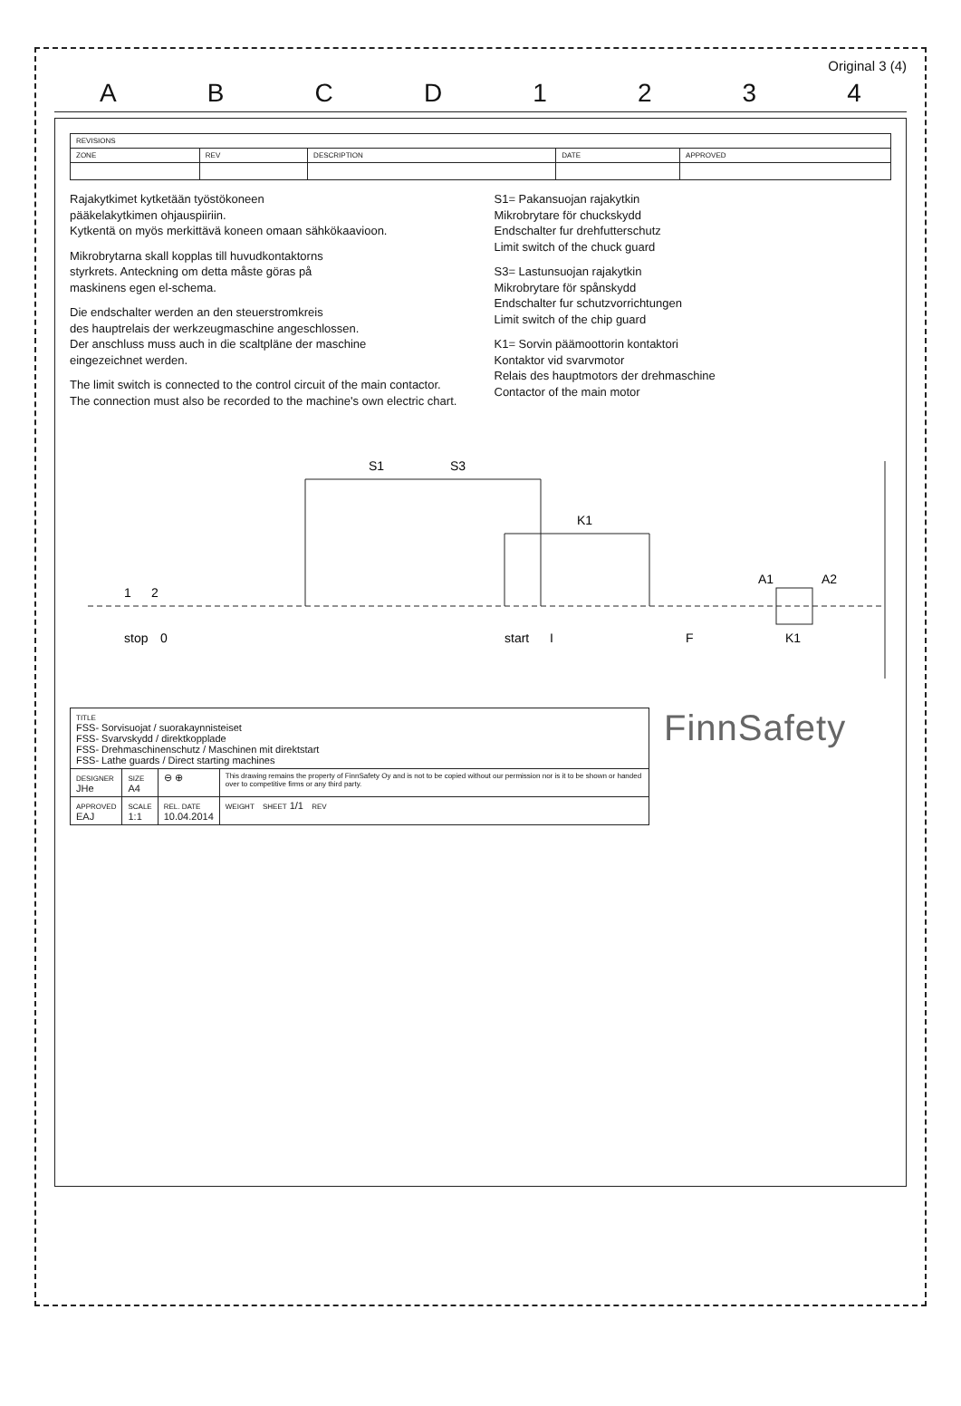Original 3 (4)
A B C D 1 2 3 4
| REVISIONS | | | | |
| --- | --- | --- | --- | --- |
| ZONE | REV | DESCRIPTION | DATE | APPROVED |
Rajakytkimet kytketään työstökoneen
pääkelakytkimen ohjauspiiriin.
Kytkentä on myös merkittävä koneen omaan sähkökaavioon.
Mikrobrytarna skall kopplas till huvudkontaktorns
styrkrets. Anteckning om detta måste göras på
maskinens egen el-schema.
Die endschalter werden an den steuerstromkreis
des hauptrelais der werkzeugmaschine angeschlossen.
Der anschluss muss auch in die scaltpläne der maschine
eingezeichnet werden.
The limit switch is connected to the control circuit of the main contactor.
The connection must also be recorded to the machine's own electric chart.
S1= Pakansuojan rajakytkin
Mikrobrytare för chuckskydd
Endschalter fur drehfutterschutz
Limit switch of the chuck guard
S3= Lastunsuojan rajakytkin
Mikrobrytare för spånskydd
Endschalter fur schutzvorrichtungen
Limit switch of the chip guard
K1= Sorvin päämoottorin kontaktori
Kontaktor vid svarvmotor
Relais des hauptmotors der drehmaschine
Contactor of the main motor
stop
1
2
0
S1
S3
K1
start
I
F
A1
A2
K1
| TITLE FSS- Sorvisuojat / suorakaynnisteiset FSS- Svarvskydd / direktkopplade FSS- Drehmaschinenschutz / Maschinen mit direktstart FSS- Lathe guards / Direct starting machines | | | |
| DESIGNER JHe | SIZE A4 | ⊖ ⊕ | This drawing remains the property of FinnSafety Oy and is not to be copied without our permission nor is it to be shown or handed over to competitive firms or any third party. |
| APPROVED EAJ | SCALE 1:1 | REL. DATE 10.04.2014 | WEIGHT SHEET 1/1 REV |
FinnSafety